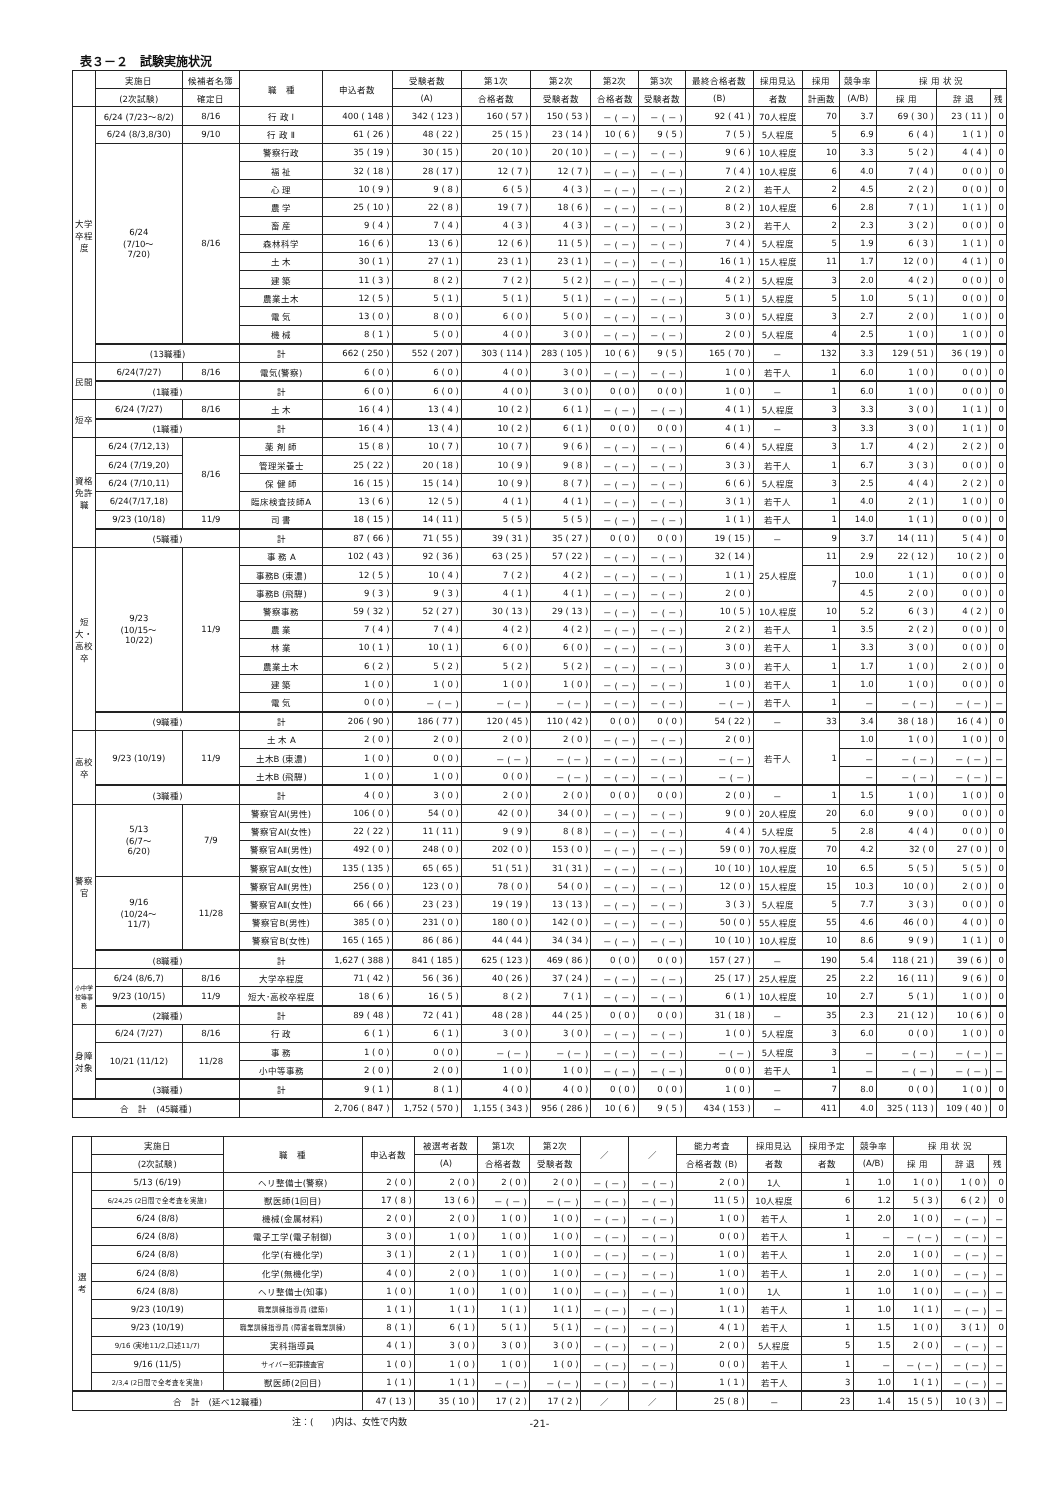表３－２　試験実施状況
| | 実施日 | 候補者名簿 | 職 種 | 申込者数 | 受験者数 | 第1次 | 第2次 | 第2次 | 第3次 | 最終合格者数 | 採用見込 | 採用 | 競争率 | 採 用 状 況 | | |
| --- | --- | --- | --- | --- | --- | --- | --- | --- | --- | --- | --- | --- | --- | --- | --- | --- |
| | (2次試験) | 確定日 | | | (A) | 合格者数 | 受験者数 | 合格者数 | 受験者数 | (B) | 者数 | 計画数 | (A/B) | 採 用 | 辞 退 | 残 |
| 大学卒程度 | 6/24 (7/23～8/2) | 8/16 | 行 政 Ⅰ | 400 ( 148 ) | 342 ( 123 ) | 160 ( 57 ) | 150 ( 53 ) | － ( － ) | － ( － ) | 92 ( 41 ) | 70人程度 | 70 | 3.7 | 69 ( 30 ) | 23 ( 11 ) | 0 |
| | 6/24 (8/3,8/30) | 9/10 | 行 政 Ⅱ | 61 ( 26 ) | 48 ( 22 ) | 25 ( 15 ) | 23 ( 14 ) | 10 ( 6 ) | 9 ( 5 ) | 7 ( 5 ) | 5人程度 | 5 | 6.9 | 6 ( 4 ) | 1 ( 1 ) | 0 |
| | 6/24 (7/10～ 7/20) | 8/16 | 警察行政 | 35 ( 19 ) | 30 ( 15 ) | 20 ( 10 ) | 20 ( 10 ) | － ( － ) | － ( － ) | 9 ( 6 ) | 10人程度 | 10 | 3.3 | 5 ( 2 ) | 4 ( 4 ) | 0 |
| | | | 福 祉 | 32 ( 18 ) | 28 ( 17 ) | 12 ( 7 ) | 12 ( 7 ) | － ( － ) | － ( － ) | 7 ( 4 ) | 10人程度 | 6 | 4.0 | 7 ( 4 ) | 0 ( 0 ) | 0 |
| | | | 心 理 | 10 ( 9 ) | 9 ( 8 ) | 6 ( 5 ) | 4 ( 3 ) | － ( － ) | － ( － ) | 2 ( 2 ) | 若干人 | 2 | 4.5 | 2 ( 2 ) | 0 ( 0 ) | 0 |
| | | | 農 学 | 25 ( 10 ) | 22 ( 8 ) | 19 ( 7 ) | 18 ( 6 ) | － ( － ) | － ( － ) | 8 ( 2 ) | 10人程度 | 6 | 2.8 | 7 ( 1 ) | 1 ( 1 ) | 0 |
| | | | 畜 産 | 9 ( 4 ) | 7 ( 4 ) | 4 ( 3 ) | 4 ( 3 ) | － ( － ) | － ( － ) | 3 ( 2 ) | 若干人 | 2 | 2.3 | 3 ( 2 ) | 0 ( 0 ) | 0 |
| | | | 森林科学 | 16 ( 6 ) | 13 ( 6 ) | 12 ( 6 ) | 11 ( 5 ) | － ( － ) | － ( － ) | 7 ( 4 ) | 5人程度 | 5 | 1.9 | 6 ( 3 ) | 1 ( 1 ) | 0 |
| | | | 土 木 | 30 ( 1 ) | 27 ( 1 ) | 23 ( 1 ) | 23 ( 1 ) | － ( － ) | － ( － ) | 16 ( 1 ) | 15人程度 | 11 | 1.7 | 12 ( 0 ) | 4 ( 1 ) | 0 |
| | | | 建 築 | 11 ( 3 ) | 8 ( 2 ) | 7 ( 2 ) | 5 ( 2 ) | － ( － ) | － ( － ) | 4 ( 2 ) | 5人程度 | 3 | 2.0 | 4 ( 2 ) | 0 ( 0 ) | 0 |
| | | | 農業土木 | 12 ( 5 ) | 5 ( 1 ) | 5 ( 1 ) | 5 ( 1 ) | － ( － ) | － ( － ) | 5 ( 1 ) | 5人程度 | 5 | 1.0 | 5 ( 1 ) | 0 ( 0 ) | 0 |
| | | | 電 気 | 13 ( 0 ) | 8 ( 0 ) | 6 ( 0 ) | 5 ( 0 ) | － ( － ) | － ( － ) | 3 ( 0 ) | 5人程度 | 3 | 2.7 | 2 ( 0 ) | 1 ( 0 ) | 0 |
| | | | 機 械 | 8 ( 1 ) | 5 ( 0 ) | 4 ( 0 ) | 3 ( 0 ) | － ( － ) | － ( － ) | 2 ( 0 ) | 5人程度 | 4 | 2.5 | 1 ( 0 ) | 1 ( 0 ) | 0 |
| | (13職種) | | 計 | 662 ( 250 ) | 552 ( 207 ) | 303 ( 114 ) | 283 ( 105 ) | 10 ( 6 ) | 9 ( 5 ) | 165 ( 70 ) | － | 132 | 3.3 | 129 ( 51 ) | 36 ( 19 ) | 0 |
| 民間 | 6/24(7/27) | 8/16 | 電気(警察) | 6 ( 0 ) | 6 ( 0 ) | 4 ( 0 ) | 3 ( 0 ) | － ( － ) | － ( － ) | 1 ( 0 ) | 若干人 | 1 | 6.0 | 1 ( 0 ) | 0 ( 0 ) | 0 |
| | (1職種) | | 計 | 6 ( 0 ) | 6 ( 0 ) | 4 ( 0 ) | 3 ( 0 ) | 0 ( 0 ) | 0 ( 0 ) | 1 ( 0 ) | － | 1 | 6.0 | 1 ( 0 ) | 0 ( 0 ) | 0 |
| 短卒 | 6/24 (7/27) | 8/16 | 土 木 | 16 ( 4 ) | 13 ( 4 ) | 10 ( 2 ) | 6 ( 1 ) | － ( － ) | － ( － ) | 4 ( 1 ) | 5人程度 | 3 | 3.3 | 3 ( 0 ) | 1 ( 1 ) | 0 |
| | (1職種) | | 計 | 16 ( 4 ) | 13 ( 4 ) | 10 ( 2 ) | 6 ( 1 ) | 0 ( 0 ) | 0 ( 0 ) | 4 ( 1 ) | － | 3 | 3.3 | 3 ( 0 ) | 1 ( 1 ) | 0 |
| 資格免許職 | 6/24 (7/12,13) | 8/16 | 薬 剤 師 | 15 ( 8 ) | 10 ( 7 ) | 10 ( 7 ) | 9 ( 6 ) | － ( － ) | － ( － ) | 6 ( 4 ) | 5人程度 | 3 | 1.7 | 4 ( 2 ) | 2 ( 2 ) | 0 |
| | 6/24 (7/19,20) | | 管理栄養士 | 25 ( 22 ) | 20 ( 18 ) | 10 ( 9 ) | 9 ( 8 ) | － ( － ) | － ( － ) | 3 ( 3 ) | 若干人 | 1 | 6.7 | 3 ( 3 ) | 0 ( 0 ) | 0 |
| | 6/24 (7/10,11) | | 保 健 師 | 16 ( 15 ) | 15 ( 14 ) | 10 ( 9 ) | 8 ( 7 ) | － ( － ) | － ( － ) | 6 ( 6 ) | 5人程度 | 3 | 2.5 | 4 ( 4 ) | 2 ( 2 ) | 0 |
| | 6/24(7/17,18) | | 臨床検査技師A | 13 ( 6 ) | 12 ( 5 ) | 4 ( 1 ) | 4 ( 1 ) | － ( － ) | － ( － ) | 3 ( 1 ) | 若干人 | 1 | 4.0 | 2 ( 1 ) | 1 ( 0 ) | 0 |
| | 9/23 (10/18) | 11/9 | 司 書 | 18 ( 15 ) | 14 ( 11 ) | 5 ( 5 ) | 5 ( 5 ) | － ( － ) | － ( － ) | 1 ( 1 ) | 若干人 | 1 | 14.0 | 1 ( 1 ) | 0 ( 0 ) | 0 |
| | (5職種) | | 計 | 87 ( 66 ) | 71 ( 55 ) | 39 ( 31 ) | 35 ( 27 ) | 0 ( 0 ) | 0 ( 0 ) | 19 ( 15 ) | － | 9 | 3.7 | 14 ( 11 ) | 5 ( 4 ) | 0 |
| 短大・高校卒 | 9/23 (10/15～ 10/22) | 11/9 | 事 務 A | 102 ( 43 ) | 92 ( 36 ) | 63 ( 25 ) | 57 ( 22 ) | － ( － ) | － ( － ) | 32 ( 14 ) | 25人程度 | 11 | 2.9 | 22 ( 12 ) | 10 ( 2 ) | 0 |
| | | | 事務B (東濃) | 12 ( 5 ) | 10 ( 4 ) | 7 ( 2 ) | 4 ( 2 ) | － ( － ) | － ( － ) | 1 ( 1 ) | | 7 | 10.0 | 1 ( 1 ) | 0 ( 0 ) | 0 |
| | | | 事務B (飛騨) | 9 ( 3 ) | 9 ( 3 ) | 4 ( 1 ) | 4 ( 1 ) | － ( － ) | － ( － ) | 2 ( 0 ) | | | 4.5 | 2 ( 0 ) | 0 ( 0 ) | 0 |
| | | | 警察事務 | 59 ( 32 ) | 52 ( 27 ) | 30 ( 13 ) | 29 ( 13 ) | － ( － ) | － ( － ) | 10 ( 5 ) | 10人程度 | 10 | 5.2 | 6 ( 3 ) | 4 ( 2 ) | 0 |
| | | | 農 業 | 7 ( 4 ) | 7 ( 4 ) | 4 ( 2 ) | 4 ( 2 ) | － ( － ) | － ( － ) | 2 ( 2 ) | 若干人 | 1 | 3.5 | 2 ( 2 ) | 0 ( 0 ) | 0 |
| | | | 林 業 | 10 ( 1 ) | 10 ( 1 ) | 6 ( 0 ) | 6 ( 0 ) | － ( － ) | － ( － ) | 3 ( 0 ) | 若干人 | 1 | 3.3 | 3 ( 0 ) | 0 ( 0 ) | 0 |
| | | | 農業土木 | 6 ( 2 ) | 5 ( 2 ) | 5 ( 2 ) | 5 ( 2 ) | － ( － ) | － ( － ) | 3 ( 0 ) | 若干人 | 1 | 1.7 | 1 ( 0 ) | 2 ( 0 ) | 0 |
| | | | 建 築 | 1 ( 0 ) | 1 ( 0 ) | 1 ( 0 ) | 1 ( 0 ) | － ( － ) | － ( － ) | 1 ( 0 ) | 若干人 | 1 | 1.0 | 1 ( 0 ) | 0 ( 0 ) | 0 |
| | | | 電 気 | 0 ( 0 ) | － ( － ) | － ( － ) | － ( － ) | － ( － ) | － ( － ) | － ( － ) | 若干人 | 1 | － | － ( － ) | － ( － ) | － |
| | (9職種) | | 計 | 206 ( 90 ) | 186 ( 77 ) | 120 ( 45 ) | 110 ( 42 ) | 0 ( 0 ) | 0 ( 0 ) | 54 ( 22 ) | － | 33 | 3.4 | 38 ( 18 ) | 16 ( 4 ) | 0 |
| 高校卒 | 9/23 (10/19) | 11/9 | 土 木 A | 2 ( 0 ) | 2 ( 0 ) | 2 ( 0 ) | 2 ( 0 ) | － ( － ) | － ( － ) | 2 ( 0 ) | 若干人 | 1 | 1.0 | 1 ( 0 ) | 1 ( 0 ) | 0 |
| | | | 土木B (東濃) | 1 ( 0 ) | 0 ( 0 ) | － ( － ) | － ( － ) | － ( － ) | － ( － ) | － ( － ) | | | － | － ( － ) | － ( － ) | － |
| | | | 土木B (飛騨) | 1 ( 0 ) | 1 ( 0 ) | 0 ( 0 ) | － ( － ) | － ( － ) | － ( － ) | － ( － ) | | | － | － ( － ) | － ( － ) | － |
| | (3職種) | | 計 | 4 ( 0 ) | 3 ( 0 ) | 2 ( 0 ) | 2 ( 0 ) | 0 ( 0 ) | 0 ( 0 ) | 2 ( 0 ) | － | 1 | 1.5 | 1 ( 0 ) | 1 ( 0 ) | 0 |
| 警察官 | 5/13 (6/7～ 6/20) | 7/9 | 警察官AⅠ(男性) | 106 ( 0 ) | 54 ( 0 ) | 42 ( 0 ) | 34 ( 0 ) | － ( － ) | － ( － ) | 9 ( 0 ) | 20人程度 | 20 | 6.0 | 9 ( 0 ) | 0 ( 0 ) | 0 |
| | | | 警察官AⅠ(女性) | 22 ( 22 ) | 11 ( 11 ) | 9 ( 9 ) | 8 ( 8 ) | － ( － ) | － ( － ) | 4 ( 4 ) | 5人程度 | 5 | 2.8 | 4 ( 4 ) | 0 ( 0 ) | 0 |
| | | | 警察官AⅡ(男性) | 492 ( 0 ) | 248 ( 0 ) | 202 ( 0 ) | 153 ( 0 ) | － ( － ) | － ( － ) | 59 ( 0 ) | 70人程度 | 70 | 4.2 | 32 ( 0 | 27 ( 0 ) | 0 |
| | | | 警察官AⅡ(女性) | 135 ( 135 ) | 65 ( 65 ) | 51 ( 51 ) | 31 ( 31 ) | － ( － ) | － ( － ) | 10 ( 10 ) | 10人程度 | 10 | 6.5 | 5 ( 5 ) | 5 ( 5 ) | 0 |
| | 9/16 (10/24～ 11/7) | 11/28 | 警察官AⅡ(男性) | 256 ( 0 ) | 123 ( 0 ) | 78 ( 0 ) | 54 ( 0 ) | － ( － ) | － ( － ) | 12 ( 0 ) | 15人程度 | 15 | 10.3 | 10 ( 0 ) | 2 ( 0 ) | 0 |
| | | | 警察官AⅡ(女性) | 66 ( 66 ) | 23 ( 23 ) | 19 ( 19 ) | 13 ( 13 ) | － ( － ) | － ( － ) | 3 ( 3 ) | 5人程度 | 5 | 7.7 | 3 ( 3 ) | 0 ( 0 ) | 0 |
| | | | 警察官B(男性) | 385 ( 0 ) | 231 ( 0 ) | 180 ( 0 ) | 142 ( 0 ) | － ( － ) | － ( － ) | 50 ( 0 ) | 55人程度 | 55 | 4.6 | 46 ( 0 ) | 4 ( 0 ) | 0 |
| | | | 警察官B(女性) | 165 ( 165 ) | 86 ( 86 ) | 44 ( 44 ) | 34 ( 34 ) | － ( － ) | － ( － ) | 10 ( 10 ) | 10人程度 | 10 | 8.6 | 9 ( 9 ) | 1 ( 1 ) | 0 |
| | (8職種) | | 計 | 1,627 ( 388 ) | 841 ( 185 ) | 625 ( 123 ) | 469 ( 86 ) | 0 ( 0 ) | 0 ( 0 ) | 157 ( 27 ) | － | 190 | 5.4 | 118 ( 21 ) | 39 ( 6 ) | 0 |
| 小中学校等事務 | 6/24 (8/6,7) | 8/16 | 大学卒程度 | 71 ( 42 ) | 56 ( 36 ) | 40 ( 26 ) | 37 ( 24 ) | － ( － ) | － ( － ) | 25 ( 17 ) | 25人程度 | 25 | 2.2 | 16 ( 11 ) | 9 ( 6 ) | 0 |
| | 9/23 (10/15) | 11/9 | 短大･高校卒程度 | 18 ( 6 ) | 16 ( 5 ) | 8 ( 2 ) | 7 ( 1 ) | － ( － ) | － ( － ) | 6 ( 1 ) | 10人程度 | 10 | 2.7 | 5 ( 1 ) | 1 ( 0 ) | 0 |
| | (2職種) | | 計 | 89 ( 48 ) | 72 ( 41 ) | 48 ( 28 ) | 44 ( 25 ) | 0 ( 0 ) | 0 ( 0 ) | 31 ( 18 ) | － | 35 | 2.3 | 21 ( 12 ) | 10 ( 6 ) | 0 |
| 身障対象 | 6/24 (7/27) | 8/16 | 行 政 | 6 ( 1 ) | 6 ( 1 ) | 3 ( 0 ) | 3 ( 0 ) | － ( － ) | － ( － ) | 1 ( 0 ) | 5人程度 | 3 | 6.0 | 0 ( 0 ) | 1 ( 0 ) | 0 |
| | 10/21 (11/12) | 11/28 | 事 務 | 1 ( 0 ) | 0 ( 0 ) | － ( － ) | － ( － ) | － ( － ) | － ( － ) | － ( － ) | 5人程度 | 3 | － | － ( － ) | － ( － ) | － |
| | | | 小中等事務 | 2 ( 0 ) | 2 ( 0 ) | 1 ( 0 ) | 1 ( 0 ) | － ( － ) | － ( － ) | 0 ( 0 ) | 若干人 | 1 | － | － ( － ) | － ( － ) | － |
| | (3職種) | | 計 | 9 ( 1 ) | 8 ( 1 ) | 4 ( 0 ) | 4 ( 0 ) | 0 ( 0 ) | 0 ( 0 ) | 1 ( 0 ) | － | 7 | 8.0 | 0 ( 0 ) | 1 ( 0 ) | 0 |
| 合 計 (45職種) | | | | 2,706 ( 847 ) | 1,752 ( 570 ) | 1,155 ( 343 ) | 956 ( 286 ) | 10 ( 6 ) | 9 ( 5 ) | 434 ( 153 ) | － | 411 | 4.0 | 325 ( 113 ) | 109 ( 40 ) | 0 |
| | 実施日 | 職 種 | 申込者数 | 被選考者数 | 第1次 | 第2次 | ／ | ／ | 能力考査 | 採用見込 | 採用予定 | 競争率 | 採 用 状 況 | | |
| --- | --- | --- | --- | --- | --- | --- | --- | --- | --- | --- | --- | --- | --- | --- | --- |
| | (2次試験) | | | (A) | 合格者数 | 受験者数 | | | 合格者数 (B) | 者数 | 者数 | (A/B) | 採 用 | 辞 退 | 残 |
| 選考 | 5/13 (6/19) | ヘリ整備士(警察) | 2 ( 0 ) | 2 ( 0 ) | 2 ( 0 ) | 2 ( 0 ) | － ( － ) | － ( － ) | 2 ( 0 ) | 1人 | 1 | 1.0 | 1 ( 0 ) | 1 ( 0 ) | 0 |
| | 6/24,25 (2日間で全考査を実施) | 獣医師(1回目) | 17 ( 8 ) | 13 ( 6 ) | － ( － ) | － ( － ) | － ( － ) | － ( － ) | 11 ( 5 ) | 10人程度 | 6 | 1.2 | 5 ( 3 ) | 6 ( 2 ) | 0 |
| | 6/24 (8/8) | 機械(金属材料) | 2 ( 0 ) | 2 ( 0 ) | 1 ( 0 ) | 1 ( 0 ) | － ( － ) | － ( － ) | 1 ( 0 ) | 若干人 | 1 | 2.0 | 1 ( 0 ) | － ( － ) | － |
| | 6/24 (8/8) | 電子工学(電子制御) | 3 ( 0 ) | 1 ( 0 ) | 1 ( 0 ) | 1 ( 0 ) | － ( － ) | － ( － ) | 0 ( 0 ) | 若干人 | 1 | － | － ( － ) | － ( － ) | － |
| | 6/24 (8/8) | 化学(有機化学) | 3 ( 1 ) | 2 ( 1 ) | 1 ( 0 ) | 1 ( 0 ) | － ( － ) | － ( － ) | 1 ( 0 ) | 若干人 | 1 | 2.0 | 1 ( 0 ) | － ( － ) | － |
| | 6/24 (8/8) | 化学(無機化学) | 4 ( 0 ) | 2 ( 0 ) | 1 ( 0 ) | 1 ( 0 ) | － ( － ) | － ( － ) | 1 ( 0 ) | 若干人 | 1 | 2.0 | 1 ( 0 ) | － ( － ) | － |
| | 6/24 (8/8) | ヘリ整備士(知事) | 1 ( 0 ) | 1 ( 0 ) | 1 ( 0 ) | 1 ( 0 ) | － ( － ) | － ( － ) | 1 ( 0 ) | 1人 | 1 | 1.0 | 1 ( 0 ) | － ( － ) | － |
| | 9/23 (10/19) | 職業訓練指導員 (建築) | 1 ( 1 ) | 1 ( 1 ) | 1 ( 1 ) | 1 ( 1 ) | － ( － ) | － ( － ) | 1 ( 1 ) | 若干人 | 1 | 1.0 | 1 ( 1 ) | － ( － ) | － |
| | 9/23 (10/19) | 職業訓練指導員 (障害者職業訓練) | 8 ( 1 ) | 6 ( 1 ) | 5 ( 1 ) | 5 ( 1 ) | － ( － ) | － ( － ) | 4 ( 1 ) | 若干人 | 1 | 1.5 | 1 ( 0 ) | 3 ( 1 ) | 0 |
| | 9/16 (実地11/2,口述11/7) | 実科指導員 | 4 ( 1 ) | 3 ( 0 ) | 3 ( 0 ) | 3 ( 0 ) | － ( － ) | － ( － ) | 2 ( 0 ) | 5人程度 | 5 | 1.5 | 2 ( 0 ) | － ( － ) | － |
| | 9/16 (11/5) | サイバー犯罪捜査官 | 1 ( 0 ) | 1 ( 0 ) | 1 ( 0 ) | 1 ( 0 ) | － ( － ) | － ( － ) | 0 ( 0 ) | 若干人 | 1 | － | － ( － ) | － ( － ) | － |
| | 2/3,4 (2日間で全考査を実施) | 獣医師(2回目) | 1 ( 1 ) | 1 ( 1 ) | － ( － ) | － ( － ) | － ( － ) | － ( － ) | 1 ( 1 ) | 若干人 | 3 | 1.0 | 1 ( 1 ) | － ( － ) | － |
| 合 計 (延べ12職種) | | | 47 ( 13 ) | 35 ( 10 ) | 17 ( 2 ) | 17 ( 2 ) | ／ | ／ | 25 ( 8 ) | － | 23 | 1.4 | 15 ( 5 ) | 10 ( 3 ) | － |
注：(　　)内は、女性で内数
-21-